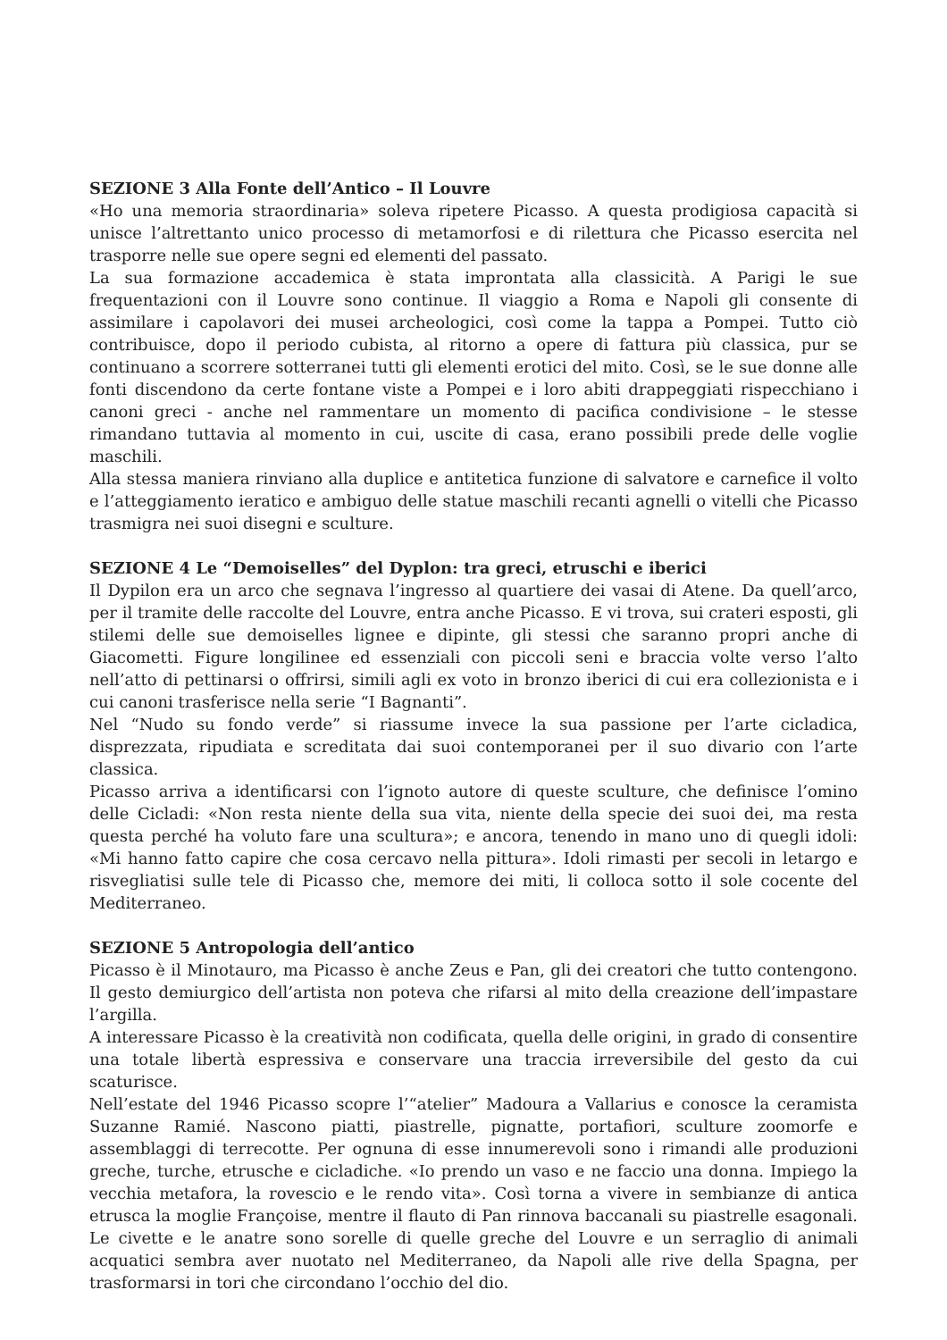SEZIONE 3 Alla Fonte dell’Antico – Il Louvre
«Ho una memoria straordinaria» soleva ripetere Picasso. A questa prodigiosa capacità si unisce l’altrettanto unico processo di metamorfosi e di rilettura che Picasso esercita nel trasporre nelle sue opere segni ed elementi del passato.
La sua formazione accademica è stata improntata alla classicità. A Parigi le sue frequentazioni con il Louvre sono continue. Il viaggio a Roma e Napoli gli consente di assimilare i capolavori dei musei archeologici, così come la tappa a Pompei. Tutto ciò contribuisce, dopo il periodo cubista, al ritorno a opere di fattura più classica, pur se continuano a scorrere sotterranei tutti gli elementi erotici del mito. Così, se le sue donne alle fonti discendono da certe fontane viste a Pompei e i loro abiti drappeggiati rispecchiano i canoni greci - anche nel rammentare un momento di pacifica condivisione – le stesse rimandano tuttavia al momento in cui, uscite di casa, erano possibili prede delle voglie maschili.
Alla stessa maniera rinviano alla duplice e antitetica funzione di salvatore e carnefice il volto e l’atteggiamento ieratico e ambiguo delle statue maschili recanti agnelli o vitelli che Picasso trasmigra nei suoi disegni e sculture.
SEZIONE 4 Le “Demoiselles” del Dyplon: tra greci, etruschi e iberici
Il Dypilon era un arco che segnava l’ingresso al quartiere dei vasai di Atene. Da quell’arco, per il tramite delle raccolte del Louvre, entra anche Picasso. E vi trova, sui crateri esposti, gli stilemi delle sue demoiselles lignee e dipinte, gli stessi che saranno propri anche di Giacometti. Figure longilinee ed essenziali con piccoli seni e braccia volte verso l’alto nell’atto di pettinarsi o offrirsi, simili agli ex voto in bronzo iberici di cui era collezionista e i cui canoni trasferisce nella serie “I Bagnanti”.
Nel “Nudo su fondo verde” si riassume invece la sua passione per l’arte cicladica, disprezzata, ripudiata e screditata dai suoi contemporanei per il suo divario con l’arte classica.
Picasso arriva a identificarsi con l’ignoto autore di queste sculture, che definisce l’omino delle Cicladi: «Non resta niente della sua vita, niente della specie dei suoi dei, ma resta questa perché ha voluto fare una scultura»; e ancora, tenendo in mano uno di quegli idoli: «Mi hanno fatto capire che cosa cercavo nella pittura». Idoli rimasti per secoli in letargo e risvegliatisi sulle tele di Picasso che, memore dei miti, li colloca sotto il sole cocente del Mediterraneo.
SEZIONE 5 Antropologia dell’antico
Picasso è il Minotauro, ma Picasso è anche Zeus e Pan, gli dei creatori che tutto contengono. Il gesto demiurgico dell’artista non poteva che rifarsi al mito della creazione dell’impastare l’argilla.
A interessare Picasso è la creatività non codificata, quella delle origini, in grado di consentire una totale libertà espressiva e conservare una traccia irreversibile del gesto da cui scaturisce.
Nell’estate del 1946 Picasso scopre l’“atelier” Madoura a Vallarius e conosce la ceramista Suzanne Ramié. Nascono piatti, piastrelle, pignatte, portafiori, sculture zoomorfe e assemblaggi di terrecotte. Per ognuna di esse innumerevoli sono i rimandi alle produzioni greche, turche, etrusche e cicladiche. «Io prendo un vaso e ne faccio una donna. Impiego la vecchia metafora, la rovescio e le rendo vita». Così torna a vivere in sembianze di antica etrusca la moglie Françoise, mentre il flauto di Pan rinnova baccanali su piastrelle esagonali. Le civette e le anatre sono sorelle di quelle greche del Louvre e un serraglio di animali acquatici sembra aver nuotato nel Mediterraneo, da Napoli alle rive della Spagna, per trasformarsi in tori che circondano l’occhio del dio.